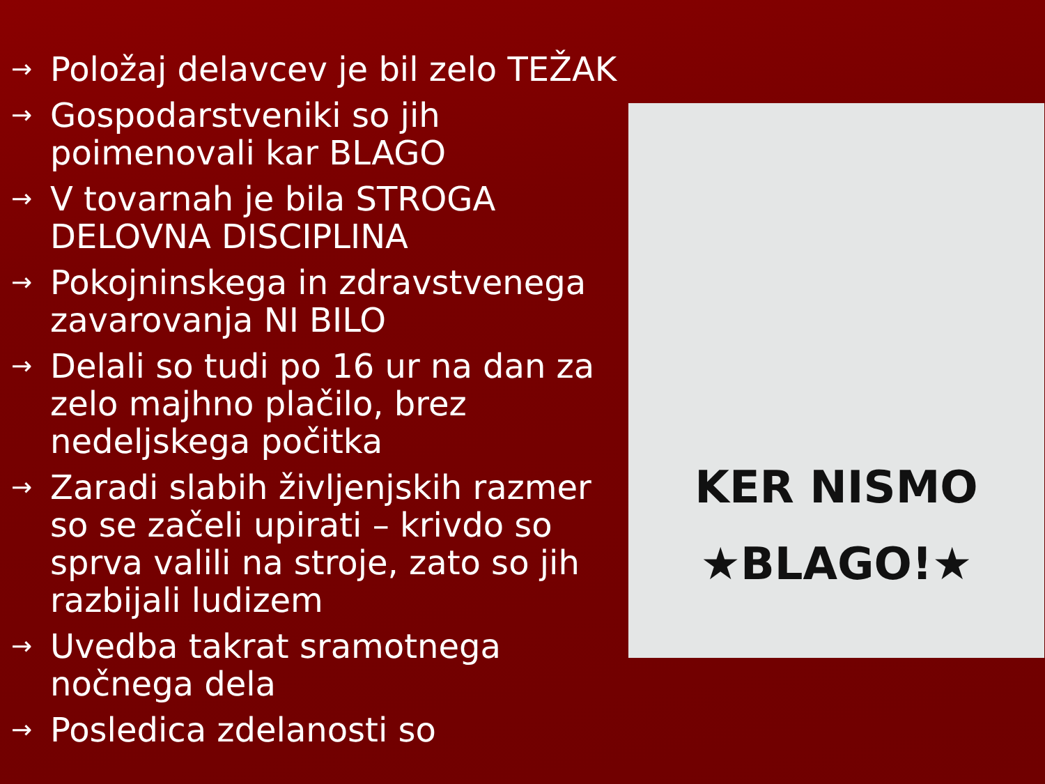→ Položaj delavcev je bil zelo TEŽAK
→ Gospodarstveniki so jih poimenovali kar BLAGO
→ V tovarnah je bila STROGA DELOVNA DISCIPLINA
→ Pokojninskega in zdravstvenega zavarovanja NI BILO
→ Delali so tudi po 16 ur na dan za zelo majhno plačilo, brez nedeljskega počitka
→ Zaradi slabih življenjskih razmer so se začeli upirati – krivdo so sprva valili na stroje, zato so jih razbijali ludizem
→ Uvedba takrat sramotnega nočnega dela
→ Posledica zdelanosti so
KER NISMO
★BLAGO!★